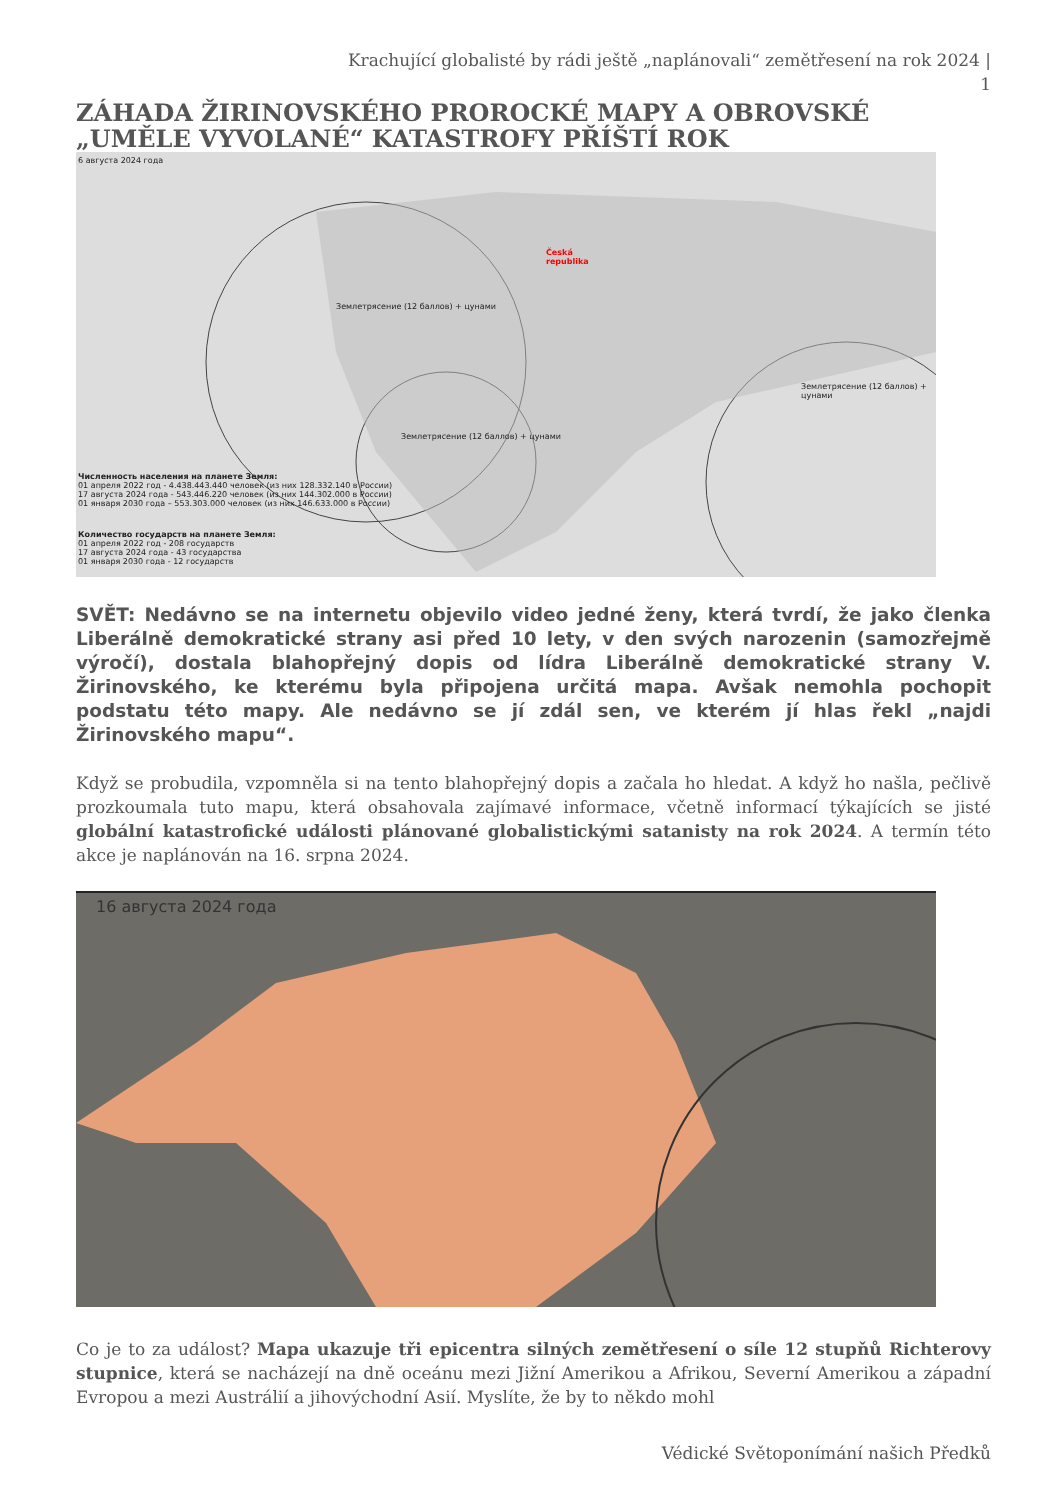Krachující globalisté by rádi ještě „naplánovali“ zemětřesení na rok 2024 |
1
ZÁHADA ŽIRINOVSKÉHO PROROCKÉ MAPY A OBROVSKÉ „UMĚLE VYVOLANÉ“ KATASTROFY PŘÍŠTÍ ROK
6 августа 2024 года
Česká
republika
Землетрясение (12 баллов) + цунами
Землетрясение (12 баллов) + цунами
Землетрясение (12 баллов) + цунами
Численность населения на планете Земля:
01 апреля 2022 год - 4.438.443.440 человек (из них 128.332.140 в России)
17 августа 2024 года - 543.446.220 человек (из них 144.302.000 в России)
01 января 2030 года – 553.303.000 человек (из них 146.633.000 в России)
Количество государств на планете Земля:
01 апреля 2022 год - 208 государств
17 августа 2024 года - 43 государства
01 января 2030 года - 12 государств
SVĚT: Nedávno se na internetu objevilo video jedné ženy, která tvrdí, že jako členka Liberálně demokratické strany asi před 10 lety, v den svých narozenin (samozřejmě výročí), dostala blahopřejný dopis od lídra Liberálně demokratické strany V. Žirinovského, ke kterému byla připojena určitá mapa. Avšak nemohla pochopit podstatu této mapy. Ale nedávno se jí zdál sen, ve kterém jí hlas řekl „najdi Žirinovského mapu“.
Když se probudila, vzpomněla si na tento blahopřejný dopis a začala ho hledat. A když ho našla, pečlivě prozkoumala tuto mapu, která obsahovala zajímavé informace, včetně informací týkajících se jisté globální katastrofické události plánované globalistickými satanisty na rok 2024. A termín této akce je naplánován na 16. srpna 2024.
16 августа 2024 года
Co je to za událost? Mapa ukazuje tři epicentra silných zemětřesení o síle 12 stupňů Richterovy stupnice, která se nacházejí na dně oceánu mezi Jižní Amerikou a Afrikou, Severní Amerikou a západní Evropou a mezi Austrálií a jihovýchodní Asií. Myslíte, že by to někdo mohl
Védické Světoponímání našich Předků